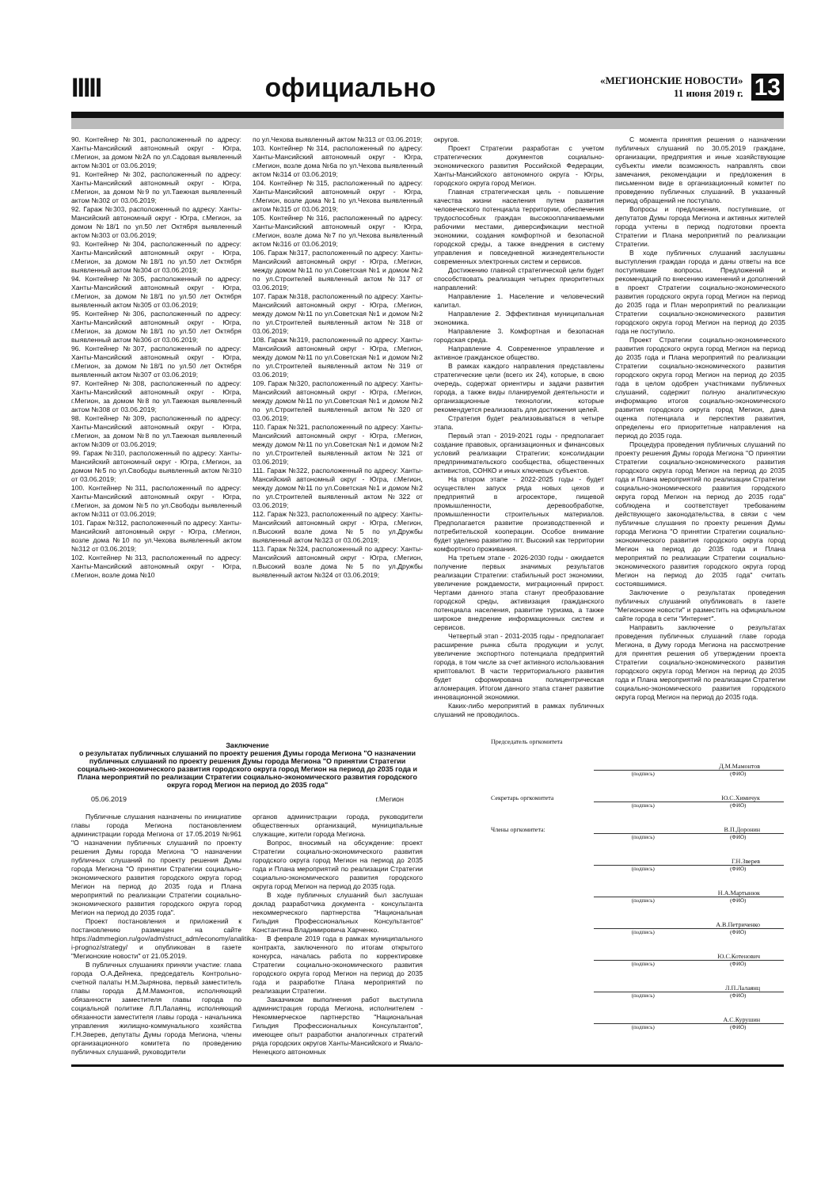IIIII официально «МЕГИОНСКИЕ НОВОСТИ»
11 июня 2019 г. 13
90. Контейнер №301, расположенный по адресу: Ханты-Мансийский автономный округ - Югра, г.Мегион, за домом №2А по ул.Садовая выявленный актом №301 от 03.06.2019;
91. Контейнер №302, расположенный по адресу: Ханты-Мансийский автономный округ - Югра, г.Мегион, за домом №9 по ул.Таежная выявленный актом №302 от 03.06.2019;
92. Гараж №303, расположенный по адресу: Ханты-Мансийский автономный округ - Югра, г.Мегион, за домом №18/1 по ул.50 лет Октября выявленный актом №303 от 03.06.2019;
93. Контейнер №304, расположенный по адресу: Ханты-Мансийский автономный округ - Югра, г.Мегион, за домом №18/1 по ул.50 лет Октября выявленный актом №304 от 03.06.2019;
94. Контейнер №305, расположенный по адресу: Ханты-Мансийский автономный округ - Югра, г.Мегион, за домом №18/1 по ул.50 лет Октября выявленный актом №305 от 03.06.2019;
95. Контейнер №306, расположенный по адресу: Ханты-Мансийский автономный округ - Югра, г.Мегион, за домом №18/1 по ул.50 лет Октября выявленный актом №306 от 03.06.2019;
96. Контейнер №307, расположенный по адресу: Ханты-Мансийский автономный округ - Югра, г.Мегион, за домом №18/1 по ул.50 лет Октября выявленный актом №307 от 03.06.2019;
97. Контейнер №308, расположенный по адресу: Ханты-Мансийский автономный округ - Югра, г.Мегион, за домом №8 по ул.Таежная выявленный актом №308 от 03.06.2019;
98. Контейнер №309, расположенный по адресу: Ханты-Мансийский автономный округ - Югра, г.Мегион, за домом №8 по ул.Таежная выявленный актом №309 от 03.06.2019;
99. Гараж №310, расположенный по адресу: Ханты-Мансийский автономный округ - Югра, г.Мегион, за домом №5 по ул.Свободы выявленный актом №310 от 03.06.2019;
100. Контейнер №311, расположенный по адресу: Ханты-Мансийский автономный округ - Югра, г.Мегион, за домом №5 по ул.Свободы выявленный актом №311 от 03.06.2019;
101. Гараж №312, расположенный по адресу: Ханты-Мансийский автономный округ - Югра, г.Мегион, возле дома №10 по ул.Чехова выявленный актом №312 от 03.06.2019;
102. Контейнер №313, расположенный по адресу: Ханты-Мансийский автономный округ - Югра, г.Мегион, возле дома №10
по ул.Чехова выявленный актом №313 от 03.06.2019;
103. Контейнер №314, расположенный по адресу: Ханты-Мансийский автономный округ - Югра, г.Мегион, возле дома №6а по ул.Чехова выявленный актом №314 от 03.06.2019;
104. Контейнер №315, расположенный по адресу: Ханты-Мансийский автономный округ - Югра, г.Мегион, возле дома №1 по ул.Чехова выявленный актом №315 от 03.06.2019;
105. Контейнер №316, расположенный по адресу: Ханты-Мансийский автономный округ - Югра, г.Мегион, возле дома №7 по ул.Чехова выявленный актом №316 от 03.06.2019;
106. Гараж №317, расположенный по адресу: Ханты-Мансийский автономный округ - Югра, г.Мегион, между домом №11 по ул.Советская №1 и домом №2 по ул.Строителей выявленный актом №317 от 03.06.2019;
107. Гараж №318, расположенный по адресу: Ханты-Мансийский автономный округ - Югра, г.Мегион, между домом №11 по ул.Советская №1 и домом №2 по ул.Строителей выявленный актом №318 от 03.06.2019;
108. Гараж №319, расположенный по адресу: Ханты-Мансийский автономный округ - Югра, г.Мегион, между домом №11 по ул.Советская №1 и домом №2 по ул.Строителей выявленный актом №319 от 03.06.2019;
109. Гараж №320, расположенный по адресу: Ханты-Мансийский автономный округ - Югра, г.Мегион, между домом №11 по ул.Советская №1 и домом №2 по ул.Строителей выявленный актом №320 от 03.06.2019;
110. Гараж №321, расположенный по адресу: Ханты-Мансийский автономный округ - Югра, г.Мегион, между домом №11 по ул.Советская №1 и домом №2 по ул.Строителей выявленный актом №321 от 03.06.2019;
111. Гараж №322, расположенный по адресу: Ханты-Мансийский автономный округ - Югра, г.Мегион, между домом №11 по ул.Советская №1 и домом №2 по ул.Строителей выявленный актом №322 от 03.06.2019;
112. Гараж №323, расположенный по адресу: Ханты-Мансийский автономный округ - Югра, г.Мегион, п.Высокий возле дома №5 по ул.Дружбы выявленный актом №323 от 03.06.2019;
113. Гараж №324, расположенный по адресу: Ханты-Мансийский автономный округ - Югра, г.Мегион, п.Высокий возле дома №5 по ул.Дружбы выявленный актом №324 от 03.06.2019;
округов.
Проект Стратегии разработан с учетом стратегических документов социально-экономического развития Российской Федерации, Ханты-Мансийского автономного округа - Югры, городского округа город Мегион.
Главная стратегическая цель - повышение качества жизни населения путем развития человеческого потенциала территории, обеспечения трудоспособных граждан высокооплачиваемыми рабочими местами, диверсификации местной экономики, создания комфортной и безопасной городской среды, а также внедрения в систему управления и повседневной жизнедеятельности современных электронных систем и сервисов.
Достижению главной стратегической цели будет способствовать реализация четырех приоритетных направлений:
Направление 1. Население и человеческий капитал.
Направление 2. Эффективная муниципальная экономика.
Направление 3. Комфортная и безопасная городская среда.
Направление 4. Современное управление и активное гражданское общество.
В рамках каждого направления представлены стратегические цели (всего их 24), которые, в свою очередь, содержат ориентиры и задачи развития города, а также виды планируемой деятельности и организационные технологии, которые рекомендуется реализовать для достижения целей.
Стратегия будет реализовываться в четыре этапа.
Первый этап - 2019-2021 годы - предполагает создание правовых, организационных и финансовых условий реализации Стратегии; консолидации предпринимательского сообщества, общественных активистов, СОНКО и иных ключевых субъектов.
На втором этапе - 2022-2025 годы - будет осуществлен запуск ряда новых цехов и предприятий в агросекторе, пищевой промышленности, деревообработке, промышленности строительных материалов. Предполагается развитие производственной и потребительской кооперации. Особое внимание будет уделено развитию пгт. Высокий как территории комфортного проживания.
На третьем этапе - 2026-2030 годы - ожидается получение первых значимых результатов реализации Стратегии: стабильный рост экономики, увеличение рождаемости, миграционный прирост. Чертами данного этапа станут преобразование городской среды, активизация гражданского потенциала населения, развитие туризма, а также широкое внедрение информационных систем и сервисов.
Четвертый этап - 2031-2035 годы - предполагает расширение рынка сбыта продукции и услуг, увеличение экспортного потенциала предприятий города, в том числе за счет активного использования криптовалют. В части территориального развития будет сформирована полицентрическая агломерация. Итогом данного этапа станет развитие инновационной экономики.
Каких-либо мероприятий в рамках публичных слушаний не проводилось.
С момента принятия решения о назначении публичных слушаний по 30.05.2019 граждане, организации, предприятия и иные хозяйствующие субъекты имели возможность направлять свои замечания, рекомендации и предложения в письменном виде в организационный комитет по проведению публичных слушаний. В указанный период обращений не поступало.
Вопросы и предложения, поступившие, от депутатов Думы города Мегиона и активных жителей города учтены в период подготовки проекта Стратегии и Плана мероприятий по реализации Стратегии.
В ходе публичных слушаний заслушаны выступления граждан города и даны ответы на все поступившие вопросы. Предложений и рекомендаций по внесению изменений и дополнений в проект Стратегии социально-экономического развития городского округа город Мегион на период до 2035 года и План мероприятий по реализации Стратегии социально-экономического развития городского округа город Мегион на период до 2035 года не поступило.
Проект Стратегии социально-экономического развития городского округа город Мегион на период до 2035 года и Плана мероприятий по реализации Стратегии социально-экономического развития городского округа город Мегион на период до 2035 года в целом одобрен участниками публичных слушаний, содержит полную аналитическую информацию итогов социально-экономического развития городского округа город Мегион, дана оценка потенциала и перспектив развития, определены его приоритетные направления на период до 2035 года.
Процедура проведения публичных слушаний по проекту решения Думы города Мегиона "О принятии Стратегии социально-экономического развития городского округа город Мегион на период до 2035 года и Плана мероприятий по реализации Стратегии социально-экономического развития городского округа город Мегион на период до 2035 года" соблюдена и соответствует требованиям действующего законодательства, в связи с чем публичные слушания по проекту решения Думы города Мегиона "О принятии Стратегии социально-экономического развития городского округа город Мегион на период до 2035 года и Плана мероприятий по реализации Стратегии социально-экономического развития городского округа город Мегион на период до 2035 года" считать состоявшимися.
Заключение о результатах проведения публичных слушаний опубликовать в газете "Мегионские новости" и разместить на официальном сайте города в сети "Интернет".
Направить заключение о результатах проведения публичных слушаний главе города Мегиона, в Думу города Мегиона на рассмотрение для принятия решения об утверждении проекта Стратегии социально-экономического развития городского округа город Мегион на период до 2035 года и Плана мероприятий по реализации Стратегии социально-экономического развития городского округа город Мегион на период до 2035 года.
Заключение
о результатах публичных слушаний по проекту решения Думы города Мегиона "О назначении публичных слушаний по проекту решения Думы города Мегиона "О принятии Стратегии социально-экономического развития городского округа город Мегион на период до 2035 года и Плана мероприятий по реализации Стратегии социально-экономического развития городского округа город Мегион на период до 2035 года"
05.06.2019 г.Мегион
Публичные слушания назначены по инициативе главы города Мегиона постановлением администрации города Мегиона от 17.05.2019 №961 "О назначении публичных слушаний по проекту решения Думы города Мегиона "О назначении публичных слушаний по проекту решения Думы города Мегиона "О принятии Стратегии социально-экономического развития городского округа город Мегион на период до 2035 года и Плана мероприятий по реализации Стратегии социально-экономического развития городского округа город Мегион на период до 2035 года".
Проект постановления и приложений к постановлению размещен на сайте https://admmegion.ru/gov/adm/struct_adm/economy/analitika-i-prognoz/strategy/ и опубликован в газете "Мегионские новости" от 21.05.2019.
В публичных слушаниях приняли участие: глава города О.А.Дейнека, председатель Контрольно-счетной палаты Н.М.Зырянова, первый заместитель главы города Д.М.Мамонтов, исполняющий обязанности заместителя главы города по социальной политике Л.П.Лалаянц, исполняющий обязанности заместителя главы города - начальника управления жилищно-коммунального хозяйства Г.Н.Зверев, депутаты Думы города Мегиона, члены организационного комитета по проведению публичных слушаний, руководители
органов администрации города, руководители общественных организаций, муниципальные служащие, жители города Мегиона.
Вопрос, вносимый на обсуждение: проект Стратегии социально-экономического развития городского округа город Мегион на период до 2035 года и Плана мероприятий по реализации Стратегии социально-экономического развития городского округа город Мегион на период до 2035 года.
В ходе публичных слушаний был заслушан доклад разработчика документа - консультанта некоммерческого партнерства "Национальная Гильдия Профессиональных Консультантов" Константина Владимировича Харченко.
В феврале 2019 года в рамках муниципального контракта, заключенного по итогам открытого конкурса, началась работа по корректировке Стратегии социально-экономического развития городского округа город Мегион на период до 2035 года и разработке Плана мероприятий по реализации Стратегии.
Заказчиком выполнения работ выступила администрация города Мегиона, исполнителем - Некоммерческое партнерство "Национальная Гильдия Профессиональных Консультантов", имеющее опыт разработки аналогичных стратегий ряда городских округов Ханты-Мансийского и Ямало-Ненецкого автономных
Председатель оргкомитета
Д.М.Мамонтов
(подпись) (ФИО)
Секретарь оргкомитета Ю.С.Химичук
(подпись) (ФИО)
Члены оргкомитета: В.П.Доронин
(подпись) (ФИО)
Г.Н.Зверев
(подпись) (ФИО)
Н.А.Мартынюк
(подпись) (ФИО)
А.В.Петриченко
(подпись) (ФИО)
Ю.С.Котенович
(подпись) (ФИО)
Л.П.Лалаянц
(подпись) (ФИО)
А.С.Курушин
(подпись) (ФИО)